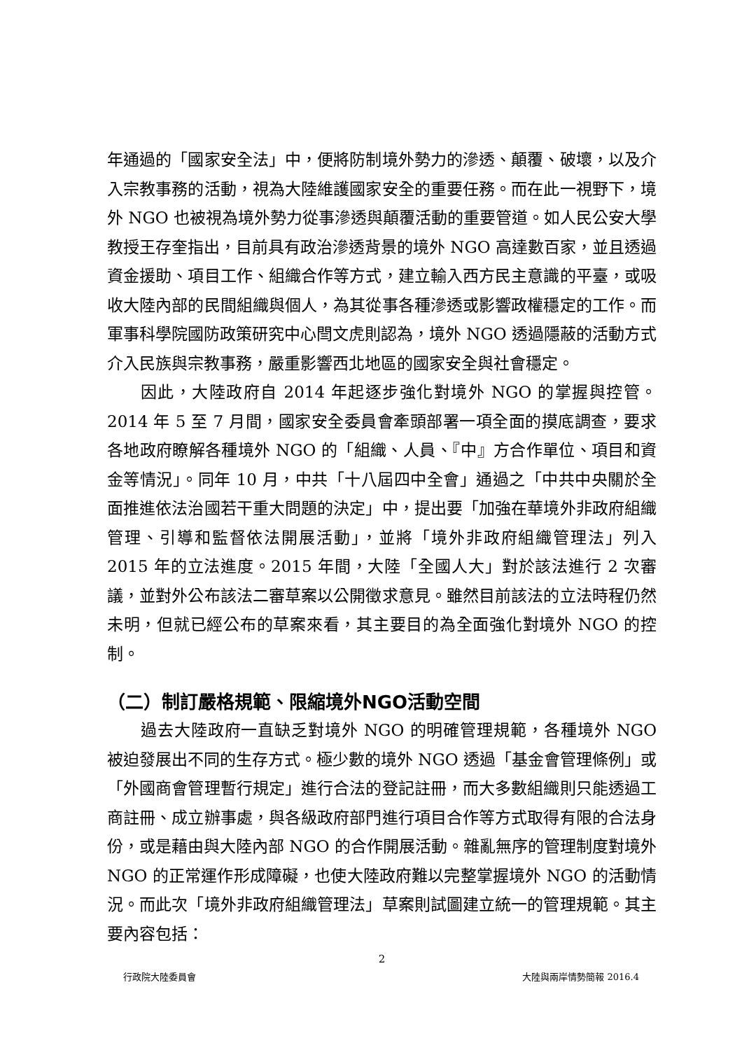年通過的「國家安全法」中，便將防制境外勢力的滲透、顛覆、破壞，以及介入宗教事務的活動，視為大陸維護國家安全的重要任務。而在此一視野下，境外 NGO 也被視為境外勢力從事滲透與顛覆活動的重要管道。如人民公安大學教授王存奎指出，目前具有政治滲透背景的境外 NGO 高達數百家，並且透過資金援助、項目工作、組織合作等方式，建立輸入西方民主意識的平臺，或吸收大陸內部的民間組織與個人，為其從事各種滲透或影響政權穩定的工作。而軍事科學院國防政策研究中心閆文虎則認為，境外 NGO 透過隱蔽的活動方式介入民族與宗教事務，嚴重影響西北地區的國家安全與社會穩定。
因此，大陸政府自 2014 年起逐步強化對境外 NGO 的掌握與控管。2014 年 5 至 7 月間，國家安全委員會牽頭部署一項全面的摸底調查，要求各地政府瞭解各種境外 NGO 的「組織、人員、『中』方合作單位、項目和資金等情況」。同年 10 月，中共「十八屆四中全會」通過之「中共中央關於全面推進依法治國若干重大問題的決定」中，提出要「加強在華境外非政府組織管理、引導和監督依法開展活動」，並將「境外非政府組織管理法」列入 2015 年的立法進度。2015 年間，大陸「全國人大」對於該法進行 2 次審議，並對外公布該法二審草案以公開徵求意見。雖然目前該法的立法時程仍然未明，但就已經公布的草案來看，其主要目的為全面強化對境外 NGO 的控制。
（二）制訂嚴格規範、限縮境外NGO活動空間
過去大陸政府一直缺乏對境外 NGO 的明確管理規範，各種境外 NGO 被迫發展出不同的生存方式。極少數的境外 NGO 透過「基金會管理條例」或「外國商會管理暫行規定」進行合法的登記註冊，而大多數組織則只能透過工商註冊、成立辦事處，與各級政府部門進行項目合作等方式取得有限的合法身份，或是藉由與大陸內部 NGO 的合作開展活動。雜亂無序的管理制度對境外 NGO 的正常運作形成障礙，也使大陸政府難以完整掌握境外 NGO 的活動情況。而此次「境外非政府組織管理法」草案則試圖建立統一的管理規範。其主要內容包括：
2
行政院大陸委員會 大陸與兩岸情勢簡報 2016.4